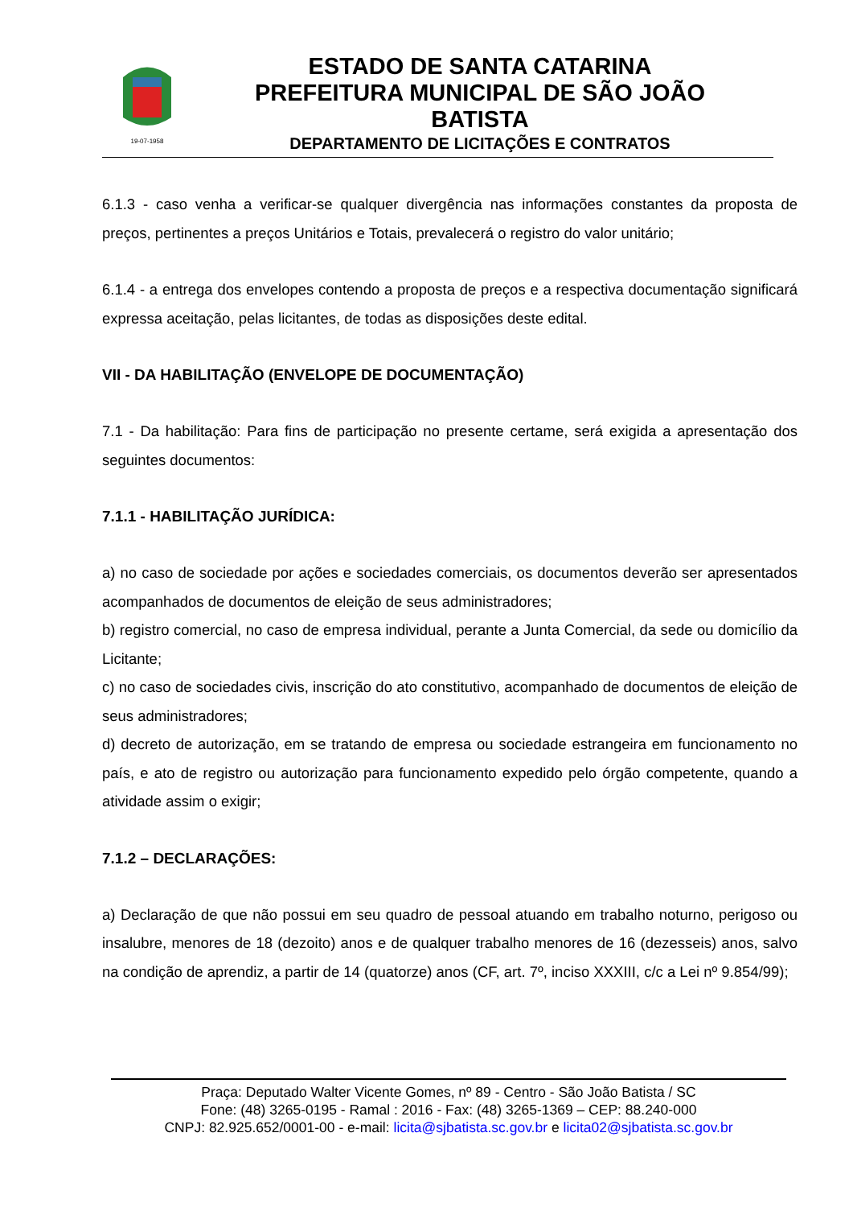19-07-1958
ESTADO DE SANTA CATARINA
PREFEITURA MUNICIPAL DE SÃO JOÃO BATISTA
DEPARTAMENTO DE LICITAÇÕES E CONTRATOS
6.1.3 - caso venha a verificar-se qualquer divergência nas informações constantes da proposta de preços, pertinentes a preços Unitários e Totais, prevalecerá o registro do valor unitário;
6.1.4 - a entrega dos envelopes contendo a proposta de preços e a respectiva documentação significará expressa aceitação, pelas licitantes, de todas as disposições deste edital.
VII - DA HABILITAÇÃO (ENVELOPE DE DOCUMENTAÇÃO)
7.1 - Da habilitação: Para fins de participação no presente certame, será exigida a apresentação dos seguintes documentos:
7.1.1 - HABILITAÇÃO JURÍDICA:
a) no caso de sociedade por ações e sociedades comerciais, os documentos deverão ser apresentados acompanhados de documentos de eleição de seus administradores;
b) registro comercial, no caso de empresa individual, perante a Junta Comercial, da sede ou domicílio da Licitante;
c) no caso de sociedades civis, inscrição do ato constitutivo, acompanhado de documentos de eleição de seus administradores;
d) decreto de autorização, em se tratando de empresa ou sociedade estrangeira em funcionamento no país, e ato de registro ou autorização para funcionamento expedido pelo órgão competente, quando a atividade assim o exigir;
7.1.2 – DECLARAÇÕES:
a) Declaração de que não possui em seu quadro de pessoal atuando em trabalho noturno, perigoso ou insalubre, menores de 18 (dezoito) anos e de qualquer trabalho menores de 16 (dezesseis) anos, salvo na condição de aprendiz, a partir de 14 (quatorze) anos (CF, art. 7º, inciso XXXIII, c/c a Lei nº 9.854/99);
Praça: Deputado Walter Vicente Gomes, nº 89 - Centro - São João Batista / SC
Fone: (48) 3265-0195 - Ramal : 2016 - Fax: (48) 3265-1369 – CEP: 88.240-000
CNPJ: 82.925.652/0001-00 - e-mail: licita@sjbatista.sc.gov.br e licita02@sjbatista.sc.gov.br